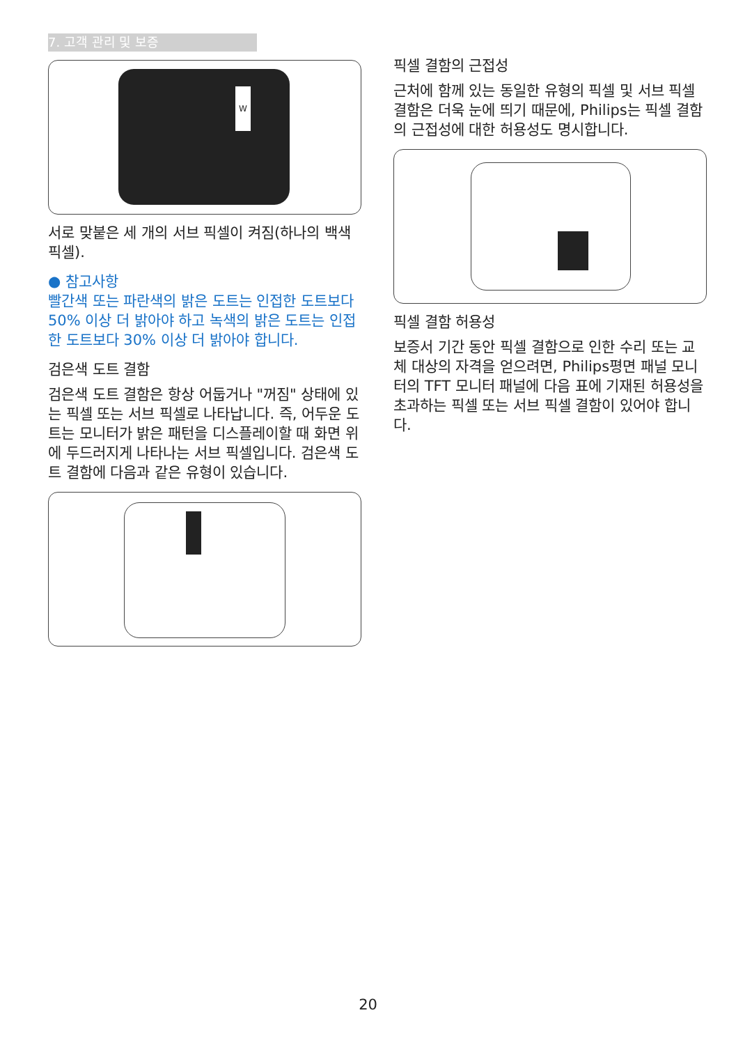7. 고객 관리 및 보증
W
서로 맞붙은 세 개의 서브 픽셀이 켜짐(하나의 백색 픽셀).
● 참고사항
빨간색 또는 파란색의 밝은 도트는 인접한 도트보다 50% 이상 더 밝아야 하고 녹색의 밝은 도트는 인접한 도트보다 30% 이상 더 밝아야 합니다.
검은색 도트 결함
검은색 도트 결함은 항상 어둡거나 "꺼짐" 상태에 있는 픽셀 또는 서브 픽셀로 나타납니다. 즉, 어두운 도트는 모니터가 밝은 패턴을 디스플레이할 때 화면 위에 두드러지게 나타나는 서브 픽셀입니다. 검은색 도트 결함에 다음과 같은 유형이 있습니다.
픽셀 결함의 근접성
근처에 함께 있는 동일한 유형의 픽셀 및 서브 픽셀 결함은 더욱 눈에 띄기 때문에, Philips는 픽셀 결함의 근접성에 대한 허용성도 명시합니다.
픽셀 결함 허용성
보증서 기간 동안 픽셀 결함으로 인한 수리 또는 교체 대상의 자격을 얻으려면, Philips평면 패널 모니터의 TFT 모니터 패널에 다음 표에 기재된 허용성을 초과하는 픽셀 또는 서브 픽셀 결함이 있어야 합니다.
20